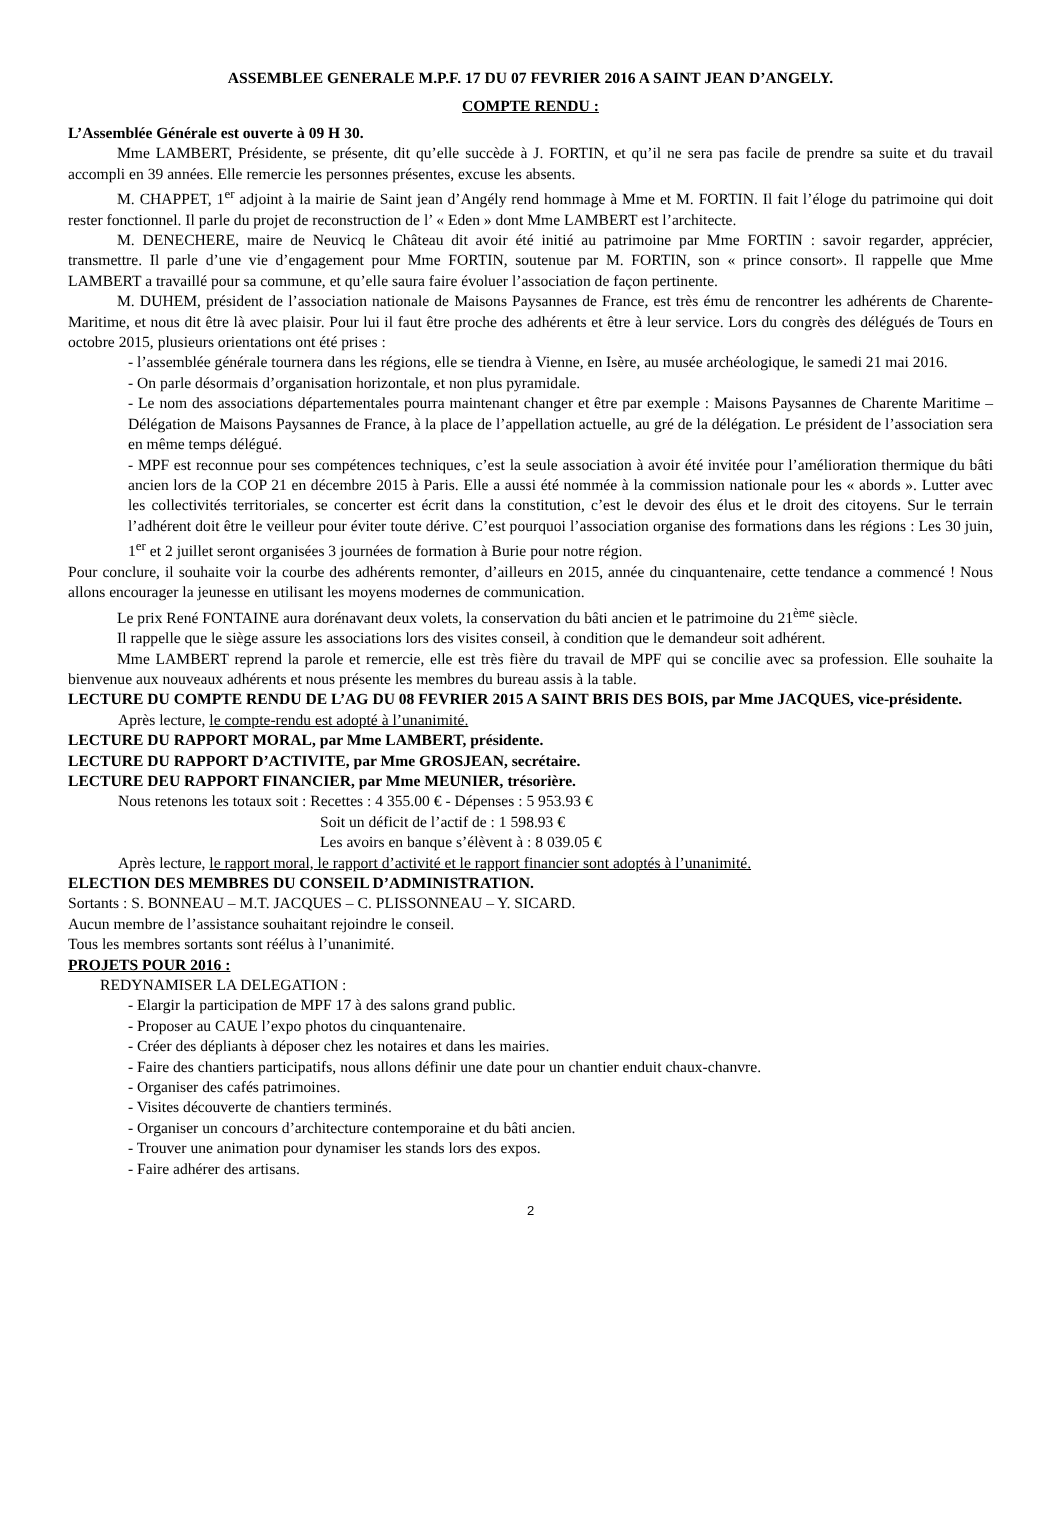ASSEMBLEE GENERALE M.P.F. 17 DU 07 FEVRIER 2016 A SAINT JEAN D’ANGELY.
COMPTE RENDU :
L’Assemblée Générale est ouverte à 09 H 30.
Mme LAMBERT, Présidente, se présente, dit qu’elle succède à J. FORTIN, et qu’il ne sera pas facile de prendre sa suite et du travail accompli en 39 années. Elle remercie les personnes présentes, excuse les absents.
M. CHAPPET, 1<sup>er</sup> adjoint à la mairie de Saint jean d’Angély rend hommage à Mme et M. FORTIN. Il fait l’éloge du patrimoine qui doit rester fonctionnel. Il parle du projet de reconstruction de l’ « Eden » dont Mme LAMBERT est l’architecte.
M. DENECHERE, maire de Neuvicq le Château dit avoir été initié au patrimoine par Mme FORTIN : savoir regarder, apprécier, transmettre. Il parle d’une vie d’engagement pour Mme FORTIN, soutenue par M. FORTIN, son « prince consort». Il rappelle que Mme LAMBERT a travaillé pour sa commune, et qu’elle saura faire évoluer l’association de façon pertinente.
M. DUHEM, président de l’association nationale de Maisons Paysannes de France, est très ému de rencontrer les adhérents de Charente-Maritime, et nous dit être là avec plaisir. Pour lui il faut être proche des adhérents et être à leur service. Lors du congrès des délégués de Tours en octobre 2015, plusieurs orientations ont été prises :
- l’assemblée générale tournera dans les régions, elle se tiendra à Vienne, en Isère, au musée archéologique, le samedi 21 mai 2016.
- On parle désormais d’organisation horizontale, et non plus pyramidale.
- Le nom des associations départementales pourra maintenant changer et être par exemple : Maisons Paysannes de Charente Maritime – Délégation de Maisons Paysannes de France, à la place de l’appellation actuelle, au gré de la délégation. Le président de l’association sera en même temps délégué.
- MPF est reconnue pour ses compétences techniques, c’est la seule association à avoir été invitée pour l’amélioration thermique du bâti ancien lors de la COP 21 en décembre 2015 à Paris. Elle a aussi été nommée à la commission nationale pour les « abords ». Lutter avec les collectivités territoriales, se concerter est écrit dans la constitution, c’est le devoir des élus et le droit des citoyens. Sur le terrain l’adhérent doit être le veilleur pour éviter toute dérive. C’est pourquoi l’association organise des formations dans les régions : Les 30 juin, 1<sup>er</sup> et 2 juillet seront organisées 3 journées de formation à Burie pour notre région.
Pour conclure, il souhaite voir la courbe des adhérents remonter, d’ailleurs en 2015, année du cinquantenaire, cette tendance a commencé ! Nous allons encourager la jeunesse en utilisant les moyens modernes de communication.
Le prix René FONTAINE aura dorénavant deux volets, la conservation du bâti ancien et le patrimoine du 21<sup>ème</sup> siècle.
Il rappelle que le siège assure les associations lors des visites conseil, à condition que le demandeur soit adhérent.
Mme LAMBERT reprend la parole et remercie, elle est très fière du travail de MPF qui se concilie avec sa profession. Elle souhaite la bienvenue aux nouveaux adhérents et nous présente les membres du bureau assis à la table.
LECTURE DU COMPTE RENDU DE L’AG DU 08 FEVRIER 2015 A SAINT BRIS DES BOIS, par Mme JACQUES, vice-présidente.
Après lecture, le compte-rendu est adopté à l’unanimité.
LECTURE DU RAPPORT MORAL, par Mme LAMBERT, présidente.
LECTURE DU RAPPORT D’ACTIVITE, par Mme GROSJEAN, secrétaire.
LECTURE DEU RAPPORT FINANCIER, par Mme MEUNIER, trésorière.
Nous retenons les totaux soit : Recettes : 4 355.00 € - Dépenses : 5 953.93 €
Soit un déficit de l’actif de : 1 598.93 €
Les avoirs en banque s’élèvent à : 8 039.05 €
Après lecture, le rapport moral, le rapport d’activité et le rapport financier sont adoptés à l’unanimité.
ELECTION DES MEMBRES DU CONSEIL D’ADMINISTRATION.
Sortants : S. BONNEAU – M.T. JACQUES – C. PLISSONNEAU – Y. SICARD.
Aucun membre de l’assistance souhaitant rejoindre le conseil.
Tous les membres sortants sont réélus à l’unanimité.
PROJETS POUR 2016 :
REDYNAMISER LA DELEGATION :
- Elargir la participation de MPF 17 à des salons grand public.
- Proposer au CAUE l’expo photos du cinquantenaire.
- Créer des dépliants à déposer chez les notaires et dans les mairies.
- Faire des chantiers participatifs, nous allons définir une date pour un chantier enduit chaux-chanvre.
- Organiser des cafés patrimoines.
- Visites découverte de chantiers terminés.
- Organiser un concours d’architecture contemporaine et du bâti ancien.
- Trouver une animation pour dynamiser les stands lors des expos.
- Faire adhérer des artisans.
2